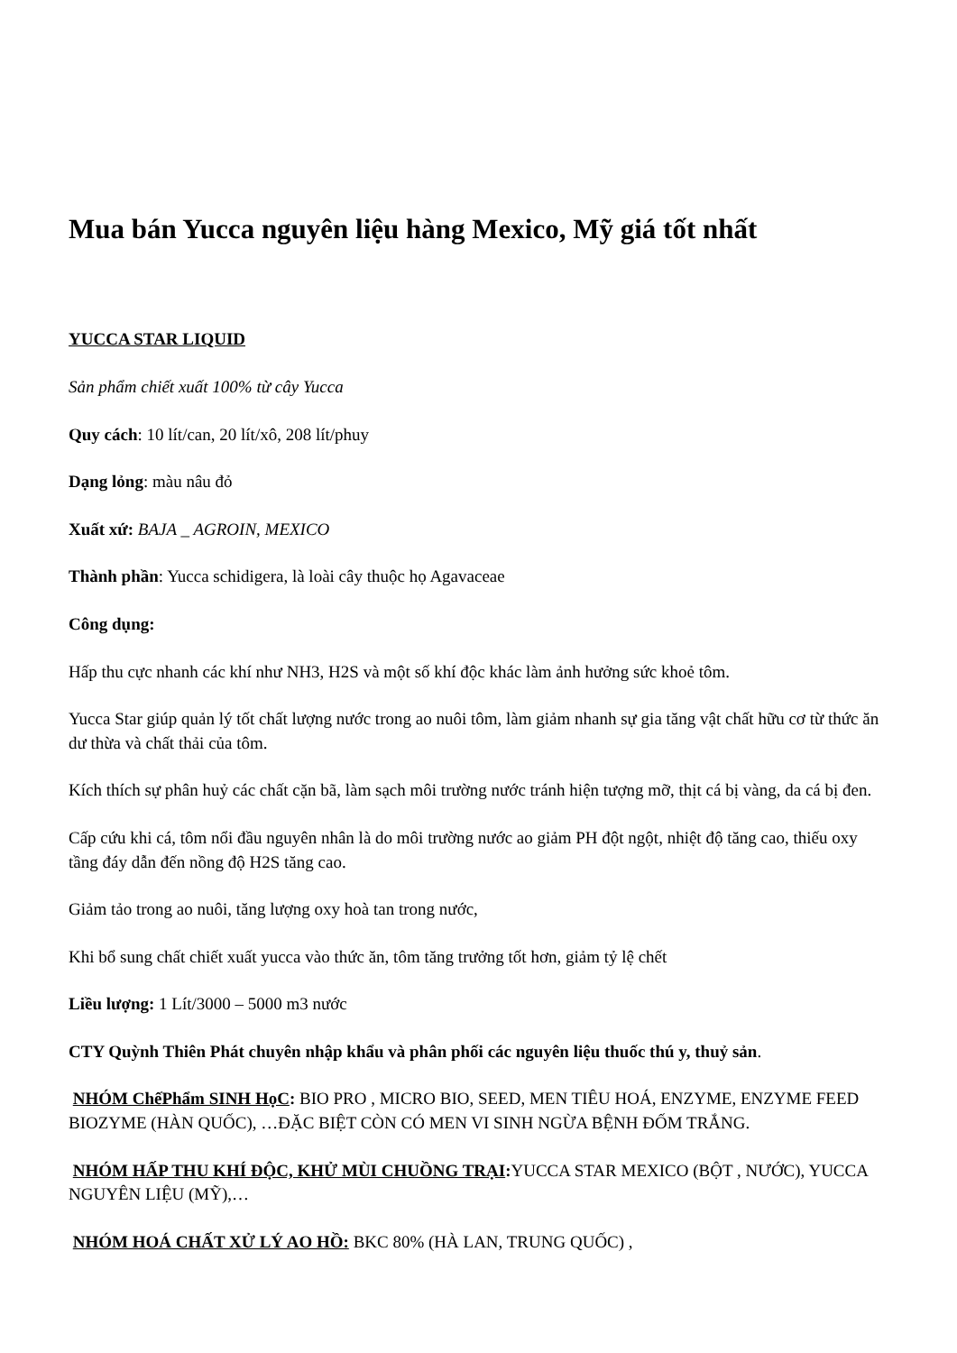Mua bán Yucca nguyên liệu hàng Mexico, Mỹ giá tốt nhất
YUCCA STAR LIQUID
Sản phẩm chiết xuất 100% từ cây Yucca
Quy cách: 10 lít/can, 20 lít/xô, 208 lít/phuy
Dạng lỏng: màu nâu đỏ
Xuất xứ: BAJA _ AGROIN, MEXICO
Thành phần: Yucca schidigera, là loài cây thuộc họ Agavaceae
Công dụng:
Hấp thu cực nhanh các khí như NH3, H2S và một số khí độc khác làm ảnh hưởng sức khoẻ tôm.
Yucca Star giúp quản lý tốt chất lượng nước trong ao nuôi tôm, làm giảm nhanh sự gia tăng vật chất hữu cơ từ thức ăn dư thừa và chất thải của tôm.
Kích thích sự phân huỷ các chất cặn bã, làm sạch môi trường nước tránh hiện tượng mỡ, thịt cá bị vàng, da cá bị đen.
Cấp cứu khi cá, tôm nổi đầu nguyên nhân là do môi trường nước ao giảm PH đột ngột, nhiệt độ tăng cao, thiếu oxy tầng đáy dẫn đến nồng độ H2S tăng cao.
Giảm tảo trong ao nuôi, tăng lượng oxy hoà tan trong nước,
Khi bổ sung chất chiết xuất yucca vào thức ăn, tôm tăng trưởng tốt hơn, giảm tỷ lệ chết
Liều lượng: 1 Lít/3000 – 5000 m3 nước
CTY Quỳnh Thiên Phát chuyên nhập khẩu và phân phối các nguyên liệu thuốc thú y, thuỷ sản.
NHÓM ChếPhẩm SINH HọC: BIO PRO , MICRO BIO, SEED, MEN TIÊU HOÁ, ENZYME, ENZYME FEED BIOZYME (HÀN QUỐC), …ĐẶC BIỆT CÒN CÓ MEN VI SINH NGỪA BỆNH ĐỐM TRẮNG.
NHÓM HẤP THU KHÍ ĐỘC, KHỬ MÙI CHUỒNG TRẠI: YUCCA STAR MEXICO (BỘT , NƯỚC), YUCCA NGUYÊN LIỆU (MỸ),…
NHÓM HOÁ CHẤT XỬ LÝ AO HỒ: BKC 80% (HÀ LAN, TRUNG QUỐC) ,